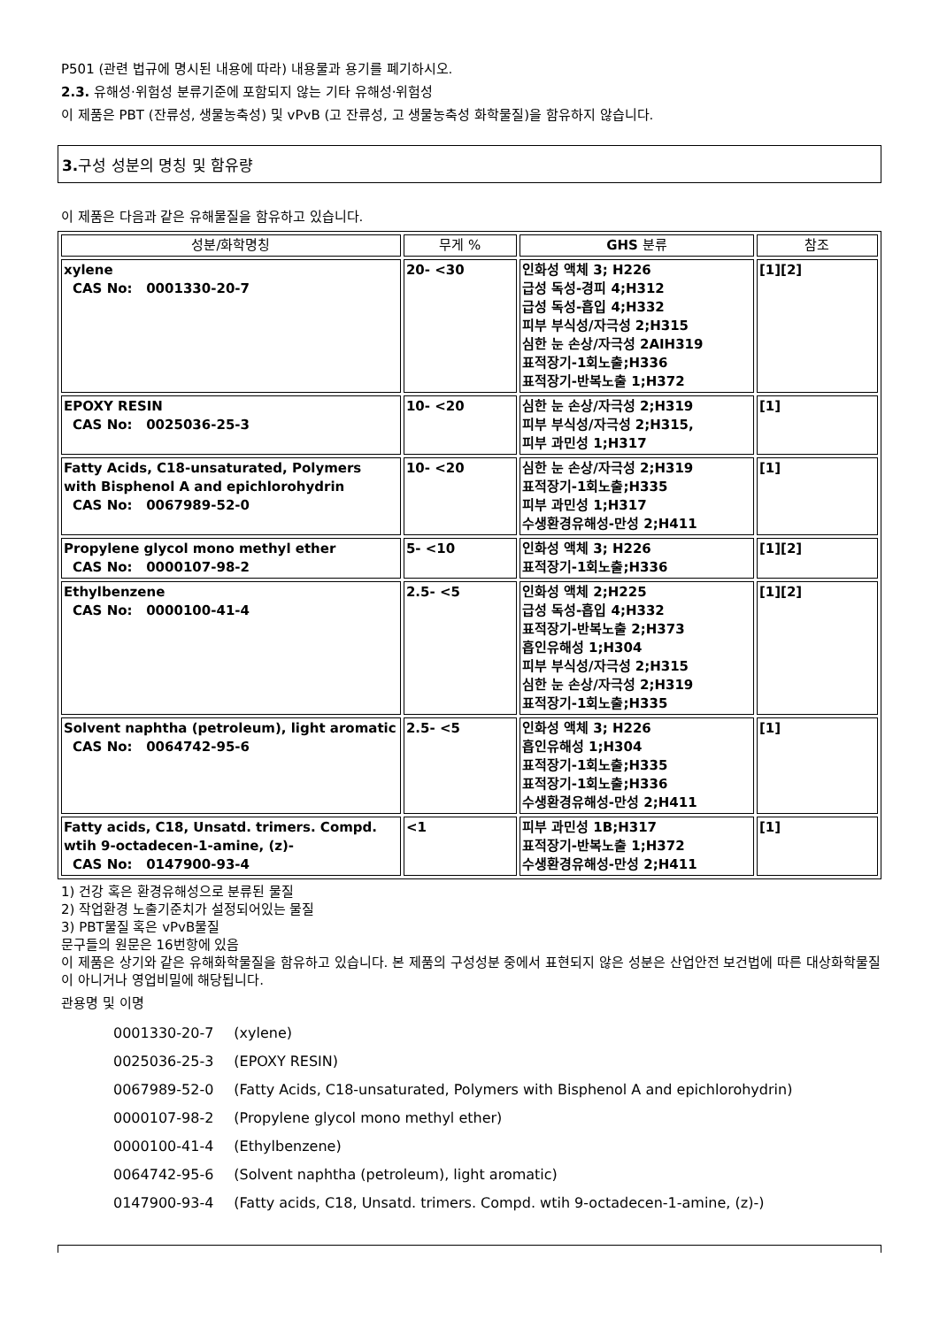P501 (관련 법규에 명시된 내용에 따라) 내용물과 용기를 폐기하시오.
2.3. 유해성·위험성 분류기준에 포함되지 않는 기타 유해성·위험성
이 제품은 PBT (잔류성, 생물농축성) 및 vPvB (고 잔류성, 고 생물농축성 화학물질)을 함유하지 않습니다.
3. 구성 성분의 명칭 및 함유량
이 제품은 다음과 같은 유해물질을 함유하고 있습니다.
| 성분/화학명칭 | 무게 % | GHS 분류 | 참조 |
| --- | --- | --- | --- |
| xylene CAS No: 0001330-20-7 | 20- <30 | 인화성 액체 3; H226 급성 독성-경피 4;H312 급성 독성-흡입 4;H332 피부 부식성/자극성 2;H315 심한 눈 손상/자극성 2AIH319 표적장기-1회노출;H336 표적장기-반복노출 1;H372 | [1][2] |
| EPOXY RESIN CAS No: 0025036-25-3 | 10- <20 | 심한 눈 손상/자극성 2;H319 피부 부식성/자극성 2;H315, 피부 과민성 1;H317 | [1] |
| Fatty Acids, C18-unsaturated, Polymers with Bisphenol A and epichlorohydrin CAS No: 0067989-52-0 | 10- <20 | 심한 눈 손상/자극성 2;H319 표적장기-1회노출;H335 피부 과민성 1;H317 수생환경유해성-만성 2;H411 | [1] |
| Propylene glycol mono methyl ether CAS No: 0000107-98-2 | 5- <10 | 인화성 액체 3; H226 표적장기-1회노출;H336 | [1][2] |
| Ethylbenzene CAS No: 0000100-41-4 | 2.5- <5 | 인화성 액체 2;H225 급성 독성-흡입 4;H332 표적장기-반복노출 2;H373 흡인유해성 1;H304 피부 부식성/자극성 2;H315 심한 눈 손상/자극성 2;H319 표적장기-1회노출;H335 | [1][2] |
| Solvent naphtha (petroleum), light aromatic CAS No: 0064742-95-6 | 2.5- <5 | 인화성 액체 3; H226 흡인유해성 1;H304 표적장기-1회노출;H335 표적장기-1회노출;H336 수생환경유해성-만성 2;H411 | [1] |
| Fatty acids, C18, Unsatd. trimers. Compd. wtih 9-octadecen-1-amine, (z)- CAS No: 0147900-93-4 | <1 | 피부 과민성 1B;H317 표적장기-반복노출 1;H372 수생환경유해성-만성 2;H411 | [1] |
1) 건강 혹은 환경유해성으로 분류된 물질
2) 작업환경 노출기준치가 설정되어있는 물질
3) PBT물질 혹은 vPvB물질
문구들의 원문은 16번항에 있음
이 제품은 상기와 같은 유해화학물질을 함유하고 있습니다. 본 제품의 구성성분 중에서 표현되지 않은 성분은 산업안전 보건법에 따른 대상화학물질이 아니거나 영업비밀에 해당됩니다.
관용명 및 이명
| 0001330-20-7 | (xylene) |
| 0025036-25-3 | (EPOXY RESIN) |
| 0067989-52-0 | (Fatty Acids, C18-unsaturated, Polymers with Bisphenol A and epichlorohydrin) |
| 0000107-98-2 | (Propylene glycol mono methyl ether) |
| 0000100-41-4 | (Ethylbenzene) |
| 0064742-95-6 | (Solvent naphtha (petroleum), light aromatic) |
| 0147900-93-4 | (Fatty acids, C18, Unsatd. trimers. Compd. wtih 9-octadecen-1-amine, (z)-) |